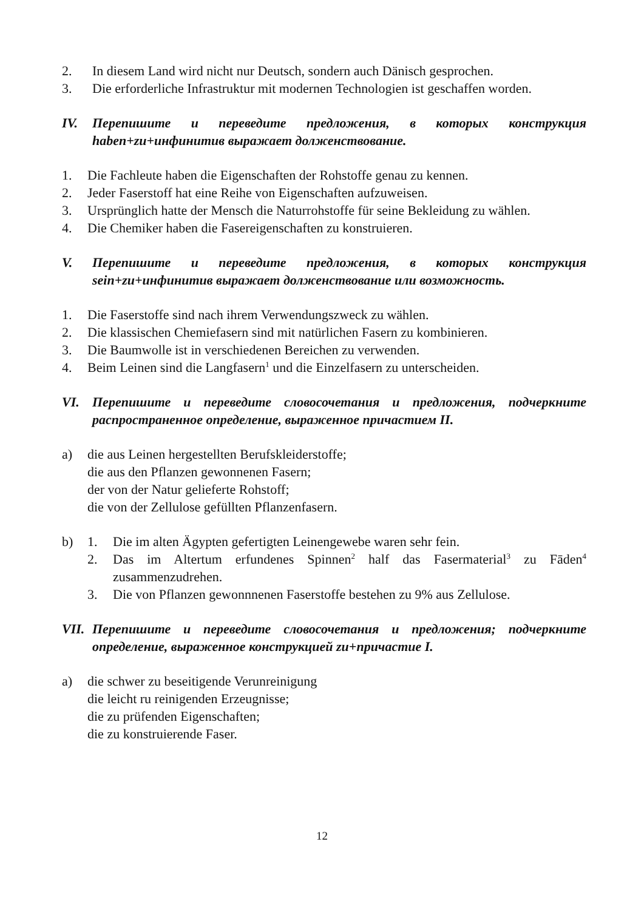2. In diesem Land wird nicht nur Deutsch, sondern auch Dänisch gesprochen.
3. Die erforderliche Infrastruktur mit modernen Technologien ist geschaffen worden.
IV. Перепишите и переведите предложения, в которых конструкция haben+zu+инфинитив выражает долженствование.
1. Die Fachleute haben die Eigenschaften der Rohstoffe genau zu kennen.
2. Jeder Faserstoff hat eine Reihe von Eigenschaften aufzuweisen.
3. Ursprünglich hatte der Mensch die Naturrohstoffe für seine Bekleidung zu wählen.
4. Die Chemiker haben die Fasereigenschaften zu konstruieren.
V. Перепишите и переведите предложения, в которых конструкция sein+zu+инфинитив выражает долженствование или возможность.
1. Die Faserstoffe sind nach ihrem Verwendungszweck zu wählen.
2. Die klassischen Chemiefasern sind mit natürlichen Fasern zu kombinieren.
3. Die Baumwolle ist in verschiedenen Bereichen zu verwenden.
4. Beim Leinen sind die Langfasern<sup>1</sup> und die Einzelfasern zu unterscheiden.
VI. Перепишите и переведите словосочетания и предложения, подчеркните распространенное определение, выраженное причастием II.
a) die aus Leinen hergestellten Berufskleiderstoffe;
die aus den Pflanzen gewonnenen Fasern;
der von der Natur gelieferte Rohstoff;
die von der Zellulose gefüllten Pflanzenfasern.
b) 1. Die im alten Ägypten gefertigten Leinengewebe waren sehr fein.
2. Das im Altertum erfundenes Spinnen<sup>2</sup> half das Fasermaterial<sup>3</sup> zu Fāden<sup>4</sup> zusammenzudrehen.
3. Die von Pflanzen gewonnnenen Faserstoffe bestehen zu 9% aus Zellulose.
VII. Перепишите и переведите словосочетания и предложения; подчеркните определение, выраженное конструкцией zu+причастие I.
a) die schwer zu beseitigende Verunreinigung
die leicht ru reinigenden Erzeugnisse;
die zu prüfenden Eigenschaften;
die zu konstruierende Faser.
12